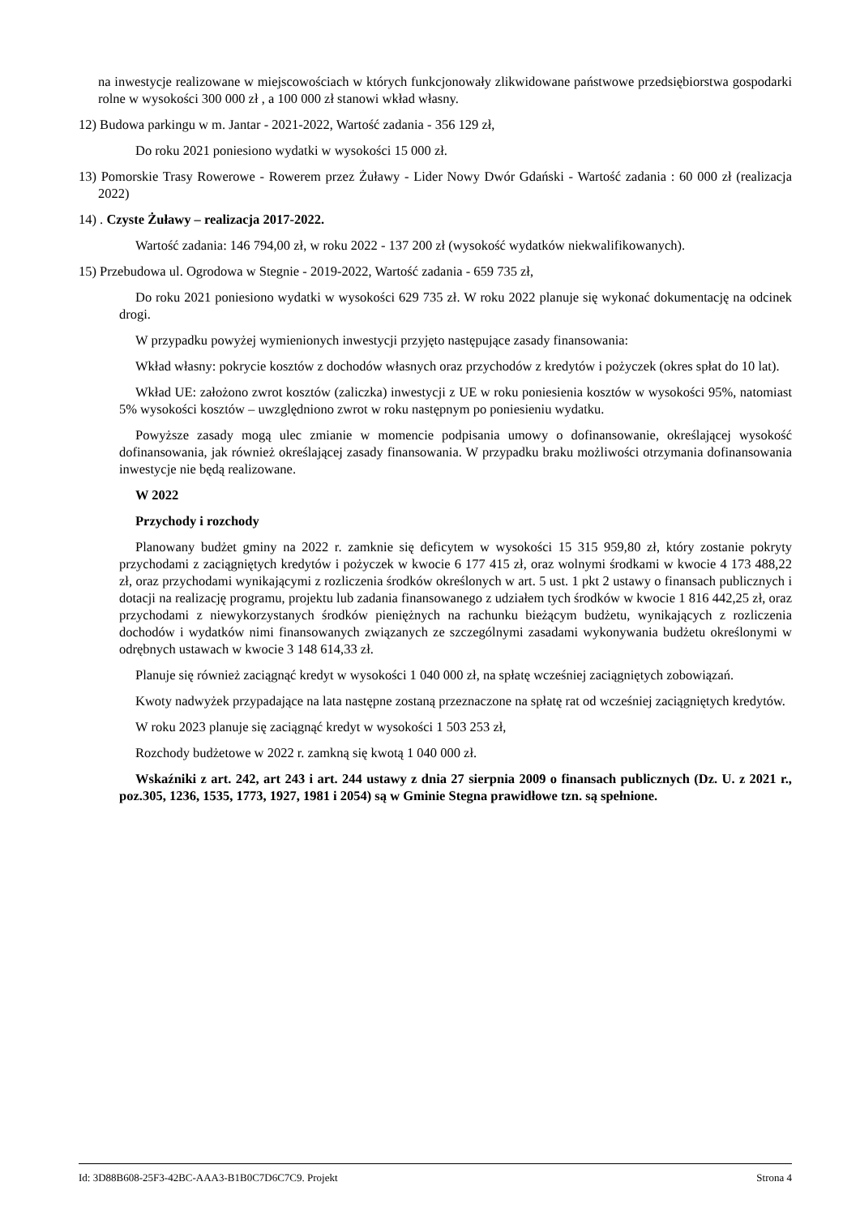na inwestycje realizowane w miejscowościach w których funkcjonowały zlikwidowane państwowe przedsiębiorstwa gospodarki rolne w wysokości 300 000 zł , a 100 000 zł stanowi wkład własny.
12) Budowa parkingu w m. Jantar - 2021-2022, Wartość zadania - 356 129 zł,
Do roku 2021 poniesiono wydatki w wysokości 15 000 zł.
13) Pomorskie Trasy Rowerowe - Rowerem przez Żuławy - Lider Nowy Dwór Gdański - Wartość zadania : 60 000 zł (realizacja 2022)
14) . Czyste Żuławy – realizacja 2017-2022.
Wartość zadania: 146 794,00 zł, w roku 2022 - 137 200 zł (wysokość wydatków niekwalifikowanych).
15) Przebudowa ul. Ogrodowa w Stegnie - 2019-2022, Wartość zadania - 659 735 zł,
Do roku 2021 poniesiono wydatki w wysokości 629 735 zł. W roku 2022 planuje się wykonać dokumentację na odcinek drogi.
W przypadku powyżej wymienionych inwestycji przyjęto następujące zasady finansowania:
Wkład własny: pokrycie kosztów z dochodów własnych oraz przychodów z kredytów i pożyczek (okres spłat do 10 lat).
Wkład UE: założono zwrot kosztów (zaliczka) inwestycji z UE w roku poniesienia kosztów w wysokości 95%, natomiast 5% wysokości kosztów – uwzględniono zwrot w roku następnym po poniesieniu wydatku.
Powyższe zasady mogą ulec zmianie w momencie podpisania umowy o dofinansowanie, określającej wysokość dofinansowania, jak również określającej zasady finansowania. W przypadku braku możliwości otrzymania dofinansowania inwestycje nie będą realizowane.
W 2022
Przychody i rozchody
Planowany budżet gminy na 2022 r. zamknie się deficytem w wysokości 15 315 959,80 zł, który zostanie pokryty przychodami z zaciągniętych kredytów i pożyczek w kwocie 6 177 415 zł, oraz wolnymi środkami w kwocie 4 173 488,22 zł, oraz przychodami wynikającymi z rozliczenia środków określonych w art. 5 ust. 1 pkt 2 ustawy o finansach publicznych i dotacji na realizację programu, projektu lub zadania finansowanego z udziałem tych środków w kwocie 1 816 442,25 zł, oraz przychodami z niewykorzystanych środków pieniężnych na rachunku bieżącym budżetu, wynikających z rozliczenia dochodów i wydatków nimi finansowanych związanych ze szczególnymi zasadami wykonywania budżetu określonymi w odrębnych ustawach w kwocie 3 148 614,33 zł.
Planuje się również zaciągnąć kredyt w wysokości 1 040 000 zł, na spłatę wcześniej zaciągniętych zobowiązań.
Kwoty nadwyżek przypadające na lata następne zostaną przeznaczone na spłatę rat od wcześniej zaciągniętych kredytów.
W roku 2023 planuje się zaciągnąć kredyt w wysokości 1 503 253 zł,
Rozchody budżetowe w 2022 r. zamkną się kwotą 1 040 000 zł.
Wskaźniki z art. 242, art 243 i art. 244 ustawy z dnia 27 sierpnia 2009 o finansach publicznych (Dz. U. z 2021 r., poz.305, 1236, 1535, 1773, 1927, 1981 i 2054) są w Gminie Stegna prawidłowe tzn. są spełnione.
Id: 3D88B608-25F3-42BC-AAA3-B1B0C7D6C7C9. Projekt Strona 4